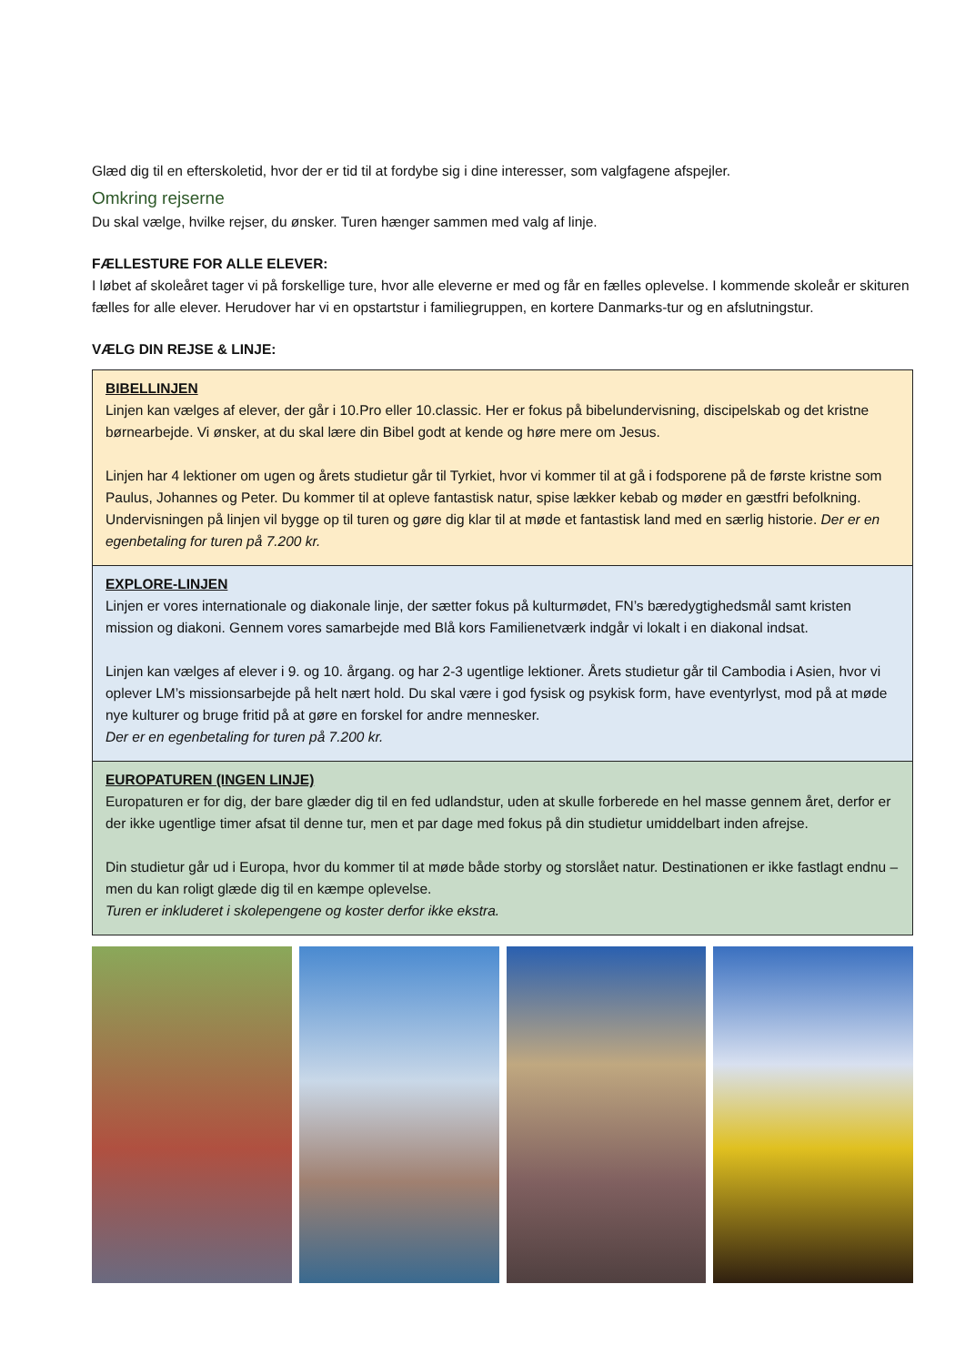Glæd dig til en efterskoletid, hvor der er tid til at fordybe sig i dine interesser, som valgfagene afspejler.
Omkring rejserne
Du skal vælge, hvilke rejser, du ønsker. Turen hænger sammen med valg af linje.
FÆLLESTURE FOR ALLE ELEVER:
I løbet af skoleåret tager vi på forskellige ture, hvor alle eleverne er med og får en fælles oplevelse. I kommende skoleår er skituren fælles for alle elever. Herudover har vi en opstartstur i familiegruppen, en kortere Danmarks-tur og en afslutningstur.
VÆLG DIN REJSE & LINJE:
BIBELLINJEN
Linjen kan vælges af elever, der går i 10.Pro eller 10.classic. Her er fokus på bibelundervisning, discipelskab og det kristne børnearbejde. Vi ønsker, at du skal lære din Bibel godt at kende og høre mere om Jesus.
Linjen har 4 lektioner om ugen og årets studietur går til Tyrkiet, hvor vi kommer til at gå i fodsporene på de første kristne som Paulus, Johannes og Peter. Du kommer til at opleve fantastisk natur, spise lækker kebab og møder en gæstfri befolkning. Undervisningen på linjen vil bygge op til turen og gøre dig klar til at møde et fantastisk land med en særlig historie. Der er en egenbetaling for turen på 7.200 kr.
EXPLORE-LINJEN
Linjen er vores internationale og diakonale linje, der sætter fokus på kulturmødet, FN’s bæredygtighedsmål samt kristen mission og diakoni. Gennem vores samarbejde med Blå kors Familienetværk indgår vi lokalt i en diakonal indsat.
Linjen kan vælges af elever i 9. og 10. årgang. og har 2-3 ugentlige lektioner. Årets studietur går til Cambodia i Asien, hvor vi oplever LM’s missionsarbejde på helt nært hold. Du skal være i god fysisk og psykisk form, have eventyrlyst, mod på at møde nye kulturer og bruge fritid på at gøre en forskel for andre mennesker.
Der er en egenbetaling for turen på 7.200 kr.
EUROPATUREN (INGEN LINJE)
Europaturen er for dig, der bare glæder dig til en fed udlandstur, uden at skulle forberede en hel masse gennem året, derfor er der ikke ugentlige timer afsat til denne tur, men et par dage med fokus på din studietur umiddelbart inden afrejse.
Din studietur går ud i Europa, hvor du kommer til at møde både storby og storslået natur. Destinationen er ikke fastlagt endnu – men du kan roligt glæde dig til en kæmpe oplevelse.
Turen er inkluderet i skolepengene og koster derfor ikke ekstra.